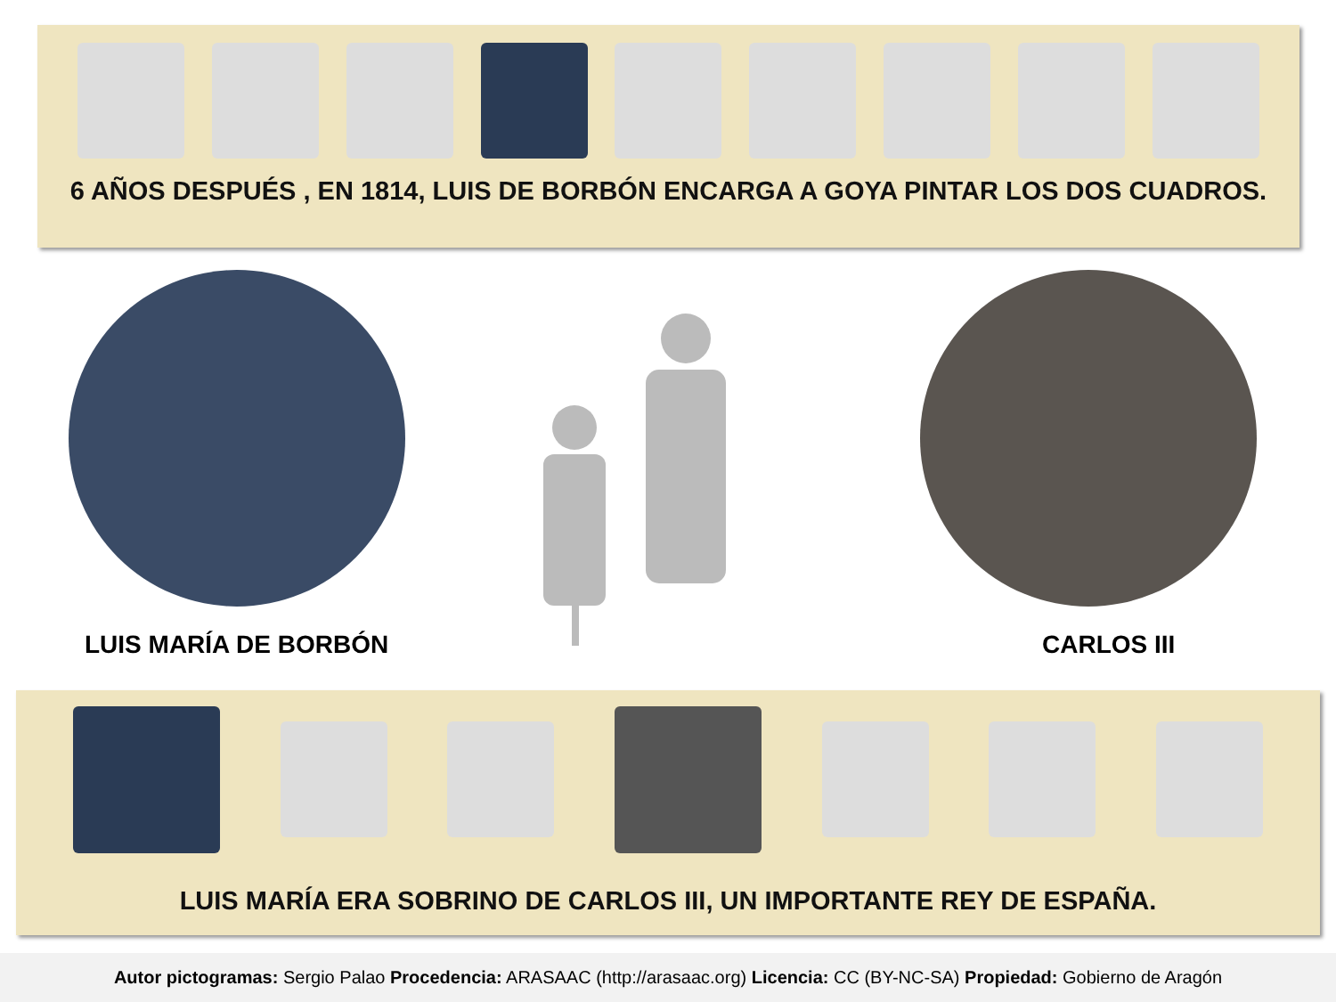6 AÑOS DESPUÉS , EN 1814, LUIS DE BORBÓN ENCARGA A GOYA PINTAR LOS DOS CUADROS.
LUIS MARÍA DE BORBÓN CARLOS III
LUIS MARÍA ERA SOBRINO DE CARLOS III, UN IMPORTANTE REY DE ESPAÑA.
Autor pictogramas: Sergio Palao Procedencia: ARASAAC (http://arasaac.org) Licencia: CC (BY-NC-SA) Propiedad: Gobierno de Aragón